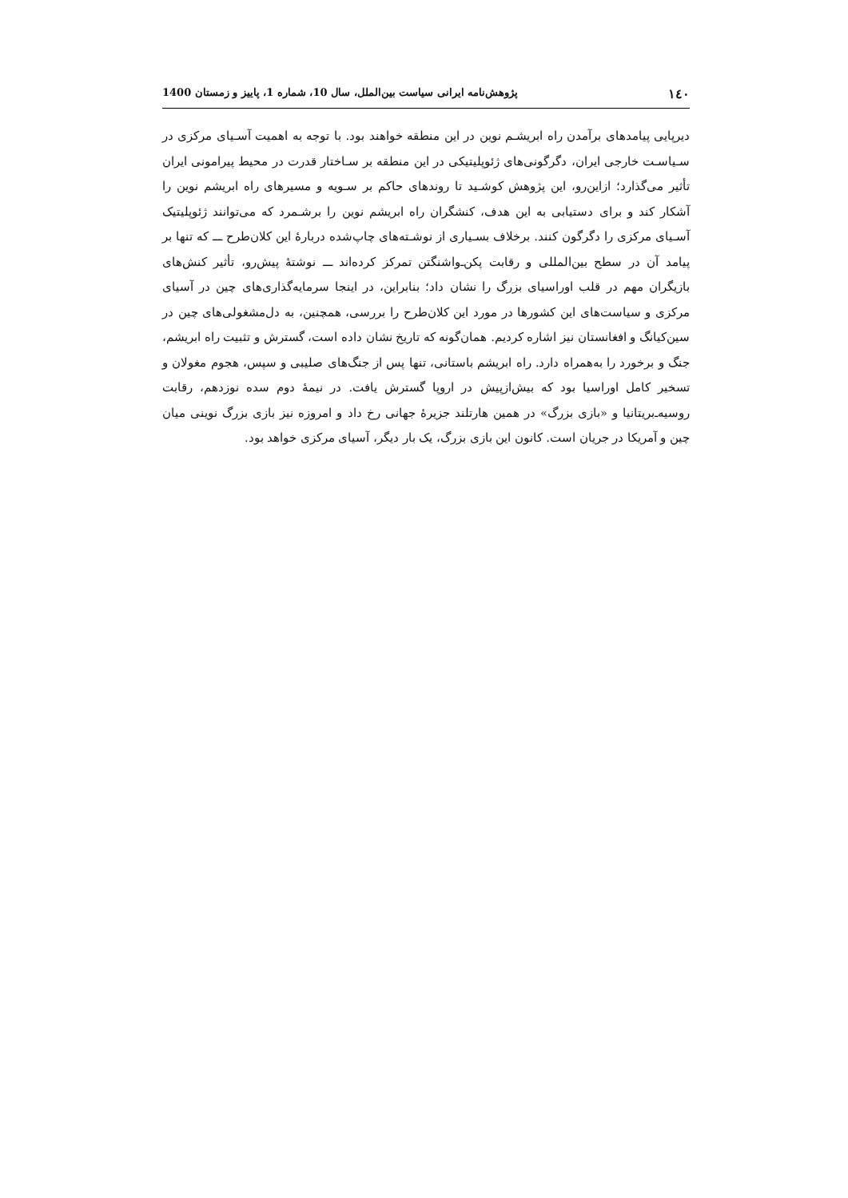۱٤٠ پژوهش‌نامه ایرانی سیاست بین‌الملل، سال 10، شماره 1، پاییز و زمستان 1400
دیرپایی پیامدهای برآمدن راه ابریشـم نوین در این منطقه خواهند بود. با توجه به اهمیت آسـیای مرکزی در سـیاسـت خارجی ایران، دگرگونی‌های ژئوپلیتیکی در این منطقه بر سـاختار قدرت در محیط پیرامونی ایران تأثیر می‌گذارد؛ ازاین‌رو، این پژوهش کوشـید تا روندهای حاکم بر سـویه و مسیرهای راه ابریشم نوین را آشکار کند و برای دستیابی به این هدف، کنشگران راه ابریشم نوین را برشـمرد که می‌توانند ژئوپلیتیک آسـیای مرکزی را دگرگون کنند. برخلاف بسـیاری از نوشـته‌های چاپ‌شده دربارۀ این کلان‌طرح ـــ که تنها بر پیامد آن در سطح بین‌المللی و رقابت پکن‌ـ‌واشنگتن تمرکز کرده‌اند ـــ نوشتۀ پیش‌رو، تأثیر کنش‌های بازیگران مهم در قلب اوراسیای بزرگ را نشان داد؛ بنابراین، در اینجا سرمایه‌گذاری‌های چین در آسیای مرکزی و سیاست‌های این کشورها در مورد این کلان‌طرح را بررسی، همچنین، به دل‌مشغولی‌های چین در سین‌کیانگ و افغانستان نیز اشاره کردیم. همان‌گونه که تاریخ نشان داده است، گسترش و تثبیت راه ابریشم، جنگ و برخورد را به‌همراه دارد. راه ابریشم باستانی، تنها پس از جنگ‌های صلیبی و سپس، هجوم مغولان و تسخیر کامل اوراسیا بود که بیش‌ازپیش در اروپا گسترش یافت. در نیمۀ دوم سده نوزدهم، رقابت روسیه‌ـ‌بریتانیا و «بازی بزرگ» در همین هارتلند جزیرۀ جهانی رخ داد و امروزه نیز بازی بزرگ نوینی میان چین و آمریکا در جریان است. کانون این بازی بزرگ، یک بار دیگر، آسیای مرکزی خواهد بود.